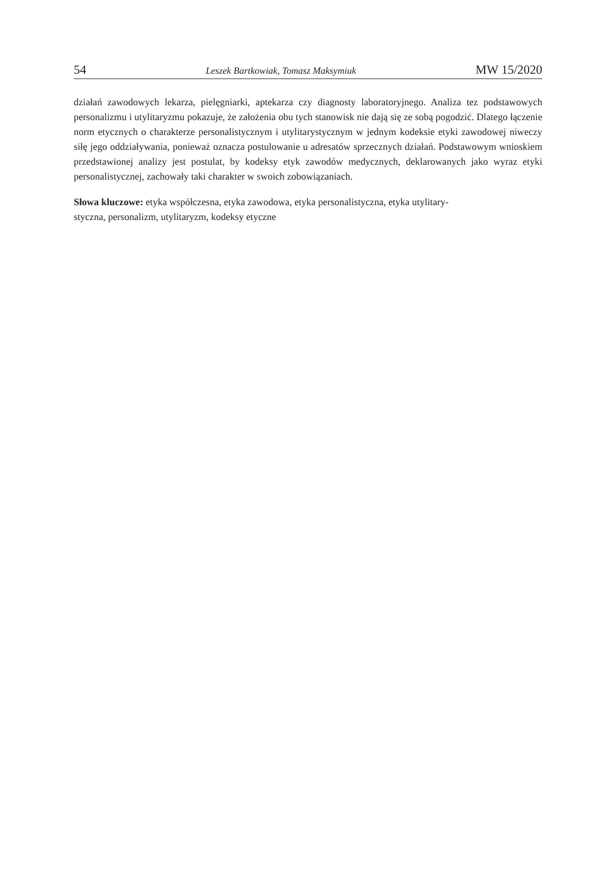54 Leszek Bartkowiak, Tomasz Maksymiuk MW 15/2020
działań zawodowych lekarza, pielęgniarki, aptekarza czy diagnosty laboratoryjnego. Analiza tez podstawowych personalizmu i utylitaryzmu pokazuje, że założenia obu tych stanowisk nie dają się ze sobą pogodzić. Dlatego łączenie norm etycznych o charakterze personalistycznym i utylitarystycznym w jednym kodeksie etyki zawodowej niweczy siłę jego oddziaływania, ponieważ oznacza postulowanie u adresatów sprzecznych działań. Podstawowym wnioskiem przedstawionej analizy jest postulat, by kodeksy etyk zawodów medycznych, deklarowanych jako wyraz etyki personalistycznej, zachowały taki charakter w swoich zobowiązaniach.
Słowa kluczowe: etyka współczesna, etyka zawodowa, etyka personalistyczna, etyka utylitary-
styczna, personalizm, utylitaryzm, kodeksy etyczne